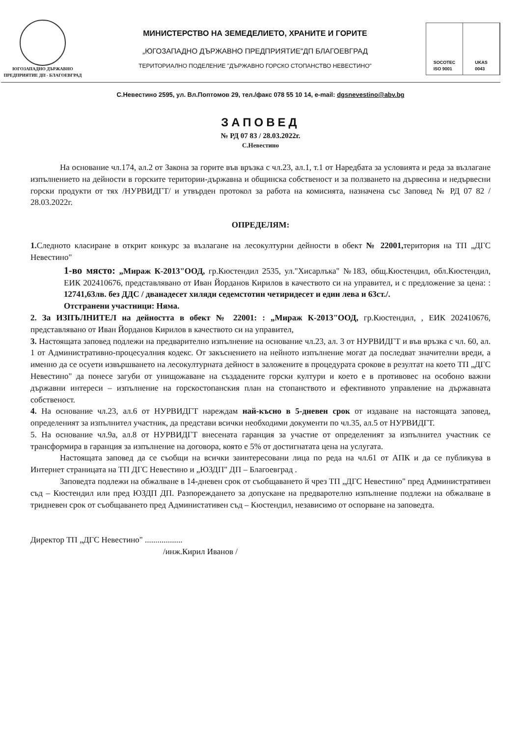ЮГОЗАПАДНО ДЪРЖАВНО
ПРЕДПРИЯТИЕ ДП - БЛАГОЕВГРАД
МИНИСТЕРСТВО НА ЗЕМЕДЕЛИЕТО, ХРАНИТЕ И ГОРИТЕ
„ЮГОЗАПАДНО ДЪРЖАВНО ПРЕДПРИЯТИЕ"ДП БЛАГОЕВГРАД
ТЕРИТОРИАЛНО ПОДЕЛЕНИЕ "ДЪРЖАВНО ГОРСКО СТОПАНСТВО НЕВЕСТИНО"
SOCOTEC
ISO 9001
UKAS
0043
С.Невестино 2595, ул. Вл.Поптомов 29, тел./факс 078 55 10 14, e-mail: dgsnevestino@abv.bg
ЗАПОВЕД
№ РД 07 83 / 28.03.2022г.
С.Невестино
На основание чл.174, ал.2 от Закона за горите във връзка с чл.23, ал.1, т.1 от Наредбата за условията и реда за възлагане изпълнението на дейности в горските територии-държавна и общинска собственост и за ползването на дървесина и недървесни горски продукти от тях /НУРВИДГТ/ и утвърден протокол за работа на комисията, назначена със Заповед № РД 07 82 / 28.03.2022г.
ОПРЕДЕЛЯМ:
1. Следното класиране в открит конкурс за възлагане на лесокултурни дейности в обект № 22001, територия на ТП „ДГС Невестино"
1-во място: „Мираж К-2013"ООД, гр.Кюстендил 2535, ул."Хисарлъка" №183, общ.Кюстендил, обл.Кюстендил, ЕИК 202410676, представлявано от Иван Йорданов Кирилов в качеството си на управител, и с предложение за цена: : 12741,63лв. без ДДС / дванадесет хиляди седемстотин четиридесет и един лева и 63ст./.
Отстранени участници: Няма.
2. За ИЗПЪЛНИТЕЛ на дейността в обект № 22001: : „Мираж К-2013"ООД, гр.Кюстендил, , ЕИК 202410676, представлявано от Иван Йорданов Кирилов в качеството си на управител,
3. Настоящата заповед подлежи на предварително изпълнение на основание чл.23, ал. 3 от НУРВИДГТ и във връзка с чл. 60, ал. 1 от Административно-процесуалния кодекс. От закъснението на нейното изпълнение могат да последват значителни вреди, а именно да се осуети извършването на лесокултурната дейност в заложените в процедурата срокове в резултат на което ТП „ДГС Невестино" да понесе загуби от унищожаване на създадените горски култури и което е в противовес на особоно важни държавни интереси – изпълнение на горскостопанския план на стопанството и ефективното управление на държавната собственост.
4. На основание чл.23, ал.6 от НУРВИДГТ нареждам най-късно в 5-дневен срок от издаване на настоящата заповед, определеният за изпълнител участник, да представи всички необходими документи по чл.35, ал.5 от НУРВИДГТ.
5. На основание чл.9а, ал.8 от НУРВИДГТ внесената гаранция за участие от определеният за изпълнител участник се трансформира в гаранция за изпълнение на договора, която е 5% от достигнатата цена на услугата.
Настоящата заповед да се съобщи на всички заинтересовани лица по реда на чл.61 от АПК и да се публикува в Интернет страницата на ТП ДГС Невестино и „ЮЗДП" ДП – Благоевград .
Заповедта подлежи на обжалване в 14-дневен срок от съобщаването й чрез ТП „ДГС Невестино" пред Административен съд – Кюстендил или пред ЮЗДП ДП. Разпореждането за допускане на предваротелно изпълнение подлежи на обжалване в тридневен срок от съобщаването пред Администативен съд – Кюстендил, независимо от оспорване на заповедта.
Директор ТП „ДГС Невестино" ..................
/инж.Кирил Иванов /